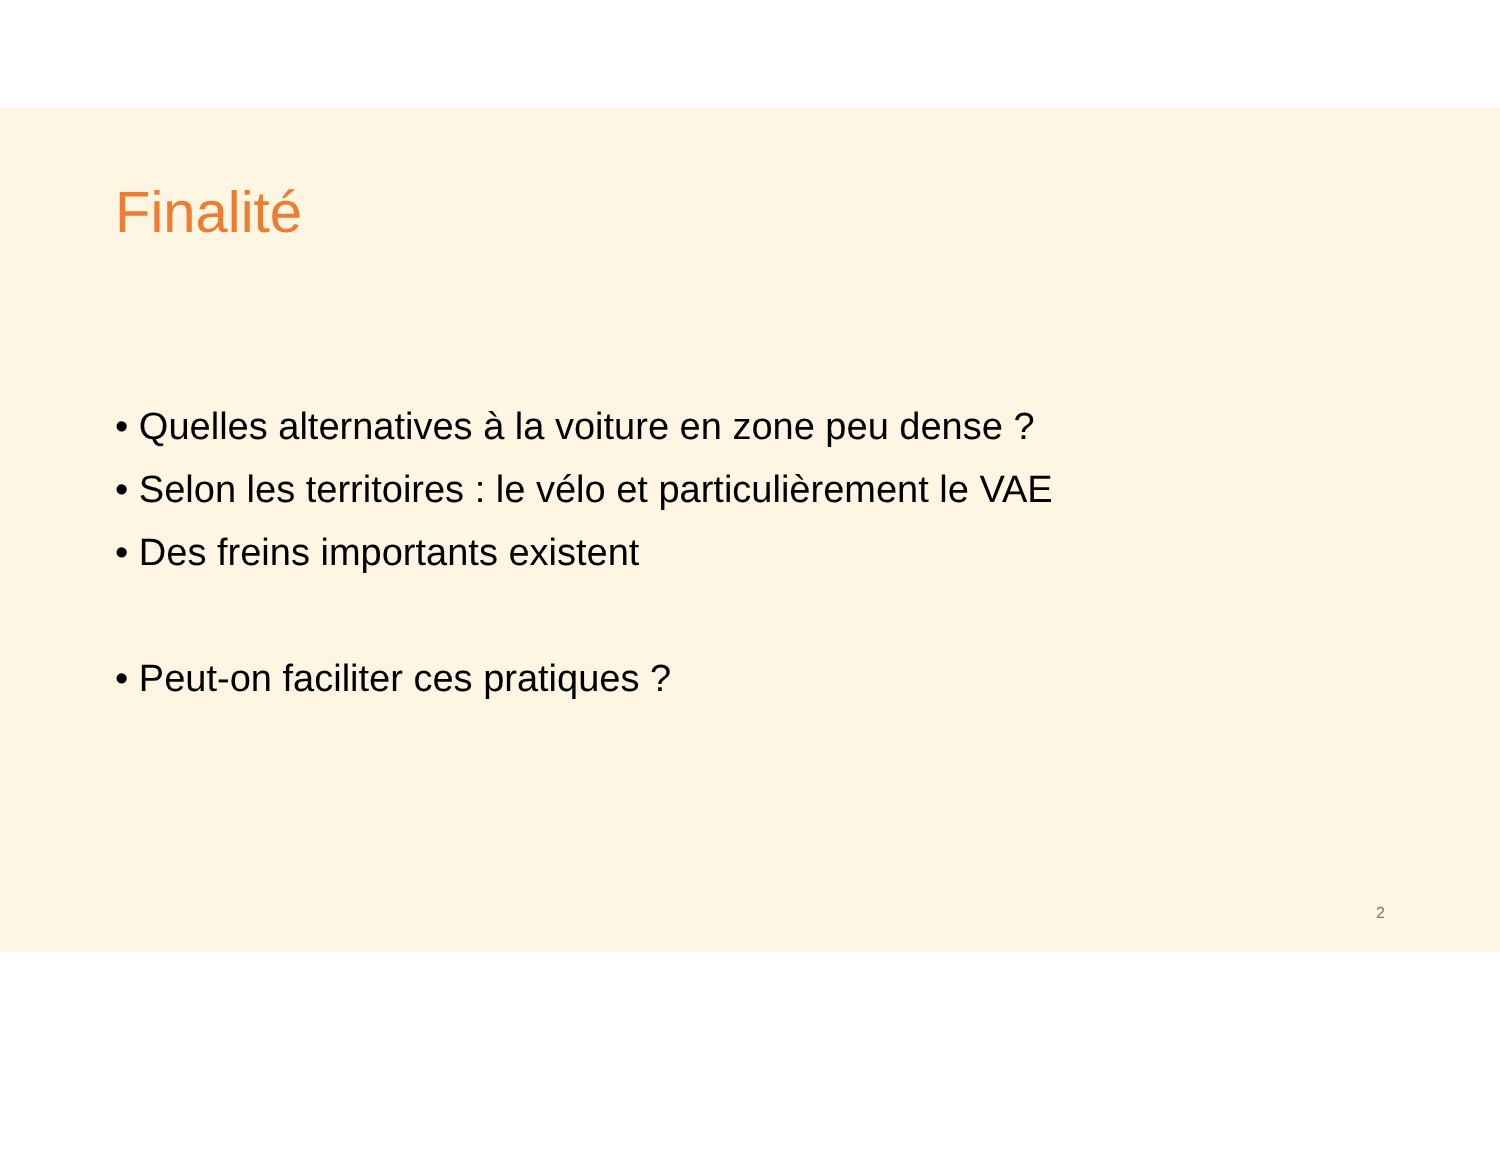Finalité
• Quelles alternatives à la voiture en zone peu dense ?
• Selon les territoires : le vélo et particulièrement le VAE
• Des freins importants existent
• Peut-on faciliter ces pratiques ?
2